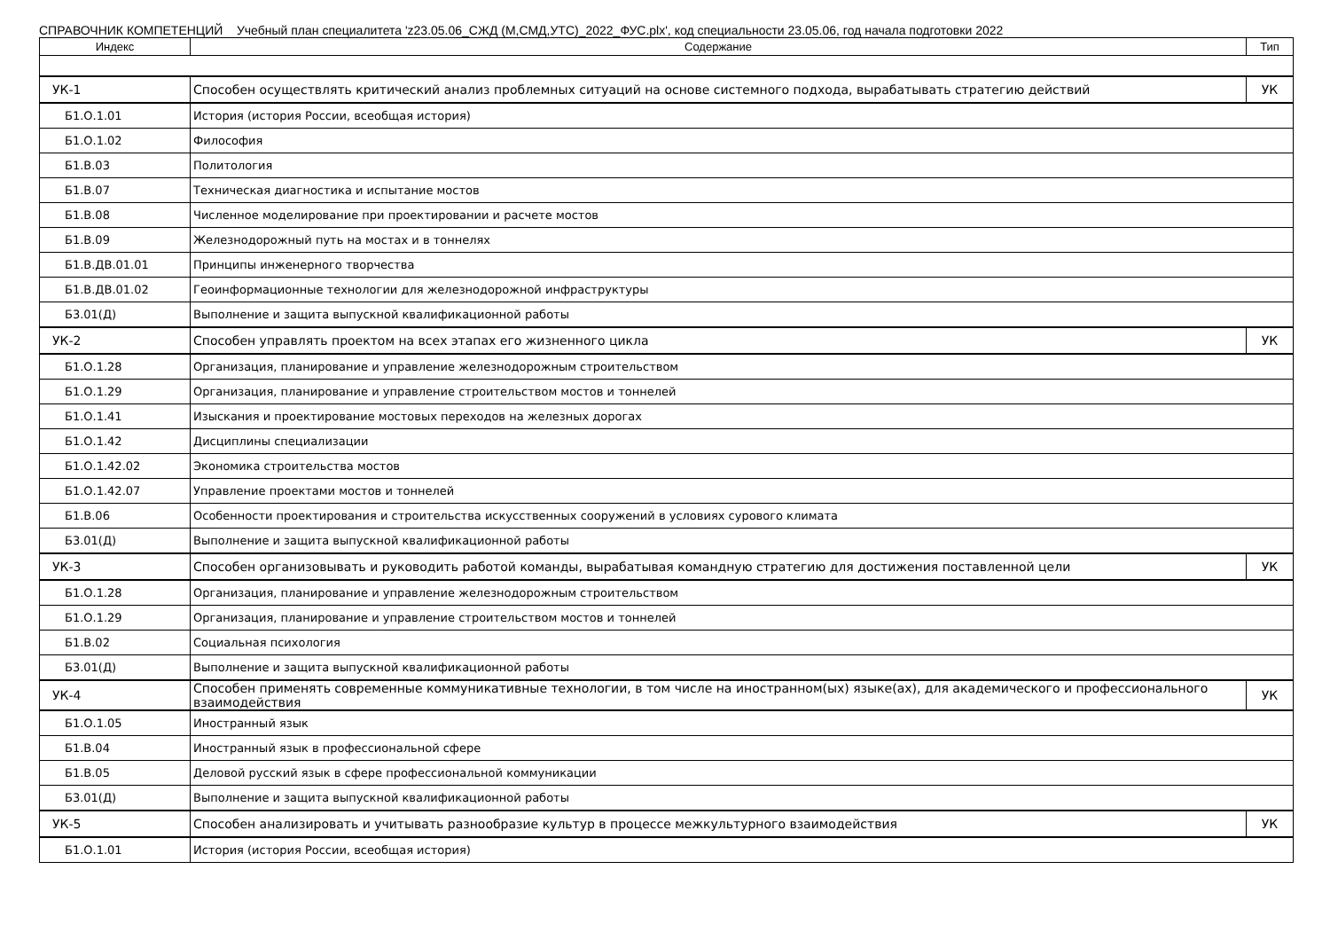СПРАВОЧНИК КОМПЕТЕНЦИЙ Учебный план специалитета 'z23.05.06_СЖД (М,СМД,УТС)_2022_ФУС.plx', код специальности 23.05.06, год начала подготовки 2022
| Индекс | Содержание | Тип |
| --- | --- | --- |
| УК-1 | Способен осуществлять критический анализ проблемных ситуаций на основе системного подхода, вырабатывать стратегию действий | УК |
| Б1.О.1.01 | История (история России, всеобщая история) | |
| Б1.О.1.02 | Философия | |
| Б1.В.03 | Политология | |
| Б1.В.07 | Техническая диагностика и испытание мостов | |
| Б1.В.08 | Численное моделирование при проектировании и расчете мостов | |
| Б1.В.09 | Железнодорожный путь на мостах и в тоннелях | |
| Б1.В.ДВ.01.01 | Принципы инженерного творчества | |
| Б1.В.ДВ.01.02 | Геоинформационные технологии для железнодорожной инфраструктуры | |
| Б3.01(Д) | Выполнение и защита выпускной квалификационной работы | |
| УК-2 | Способен управлять проектом на всех этапах его жизненного цикла | УК |
| Б1.О.1.28 | Организация, планирование и управление железнодорожным строительством | |
| Б1.О.1.29 | Организация, планирование и управление строительством мостов и тоннелей | |
| Б1.О.1.41 | Изыскания и проектирование мостовых переходов на железных дорогах | |
| Б1.О.1.42 | Дисциплины специализации | |
| Б1.О.1.42.02 | Экономика строительства мостов | |
| Б1.О.1.42.07 | Управление проектами мостов и тоннелей | |
| Б1.В.06 | Особенности проектирования и строительства искусственных сооружений в условиях сурового климата | |
| Б3.01(Д) | Выполнение и защита выпускной квалификационной работы | |
| УК-3 | Способен организовывать и руководить работой команды, вырабатывая командную стратегию для достижения поставленной цели | УК |
| Б1.О.1.28 | Организация, планирование и управление железнодорожным строительством | |
| Б1.О.1.29 | Организация, планирование и управление строительством мостов и тоннелей | |
| Б1.В.02 | Социальная психология | |
| Б3.01(Д) | Выполнение и защита выпускной квалификационной работы | |
| УК-4 | Способен применять современные коммуникативные технологии, в том числе на иностранном(ых) языке(ах), для академического и профессионального взаимодействия | УК |
| Б1.О.1.05 | Иностранный язык | |
| Б1.В.04 | Иностранный язык в профессиональной сфере | |
| Б1.В.05 | Деловой русский язык в сфере профессиональной коммуникации | |
| Б3.01(Д) | Выполнение и защита выпускной квалификационной работы | |
| УК-5 | Способен анализировать и учитывать разнообразие культур в процессе межкультурного взаимодействия | УК |
| Б1.О.1.01 | История (история России, всеобщая история) | |